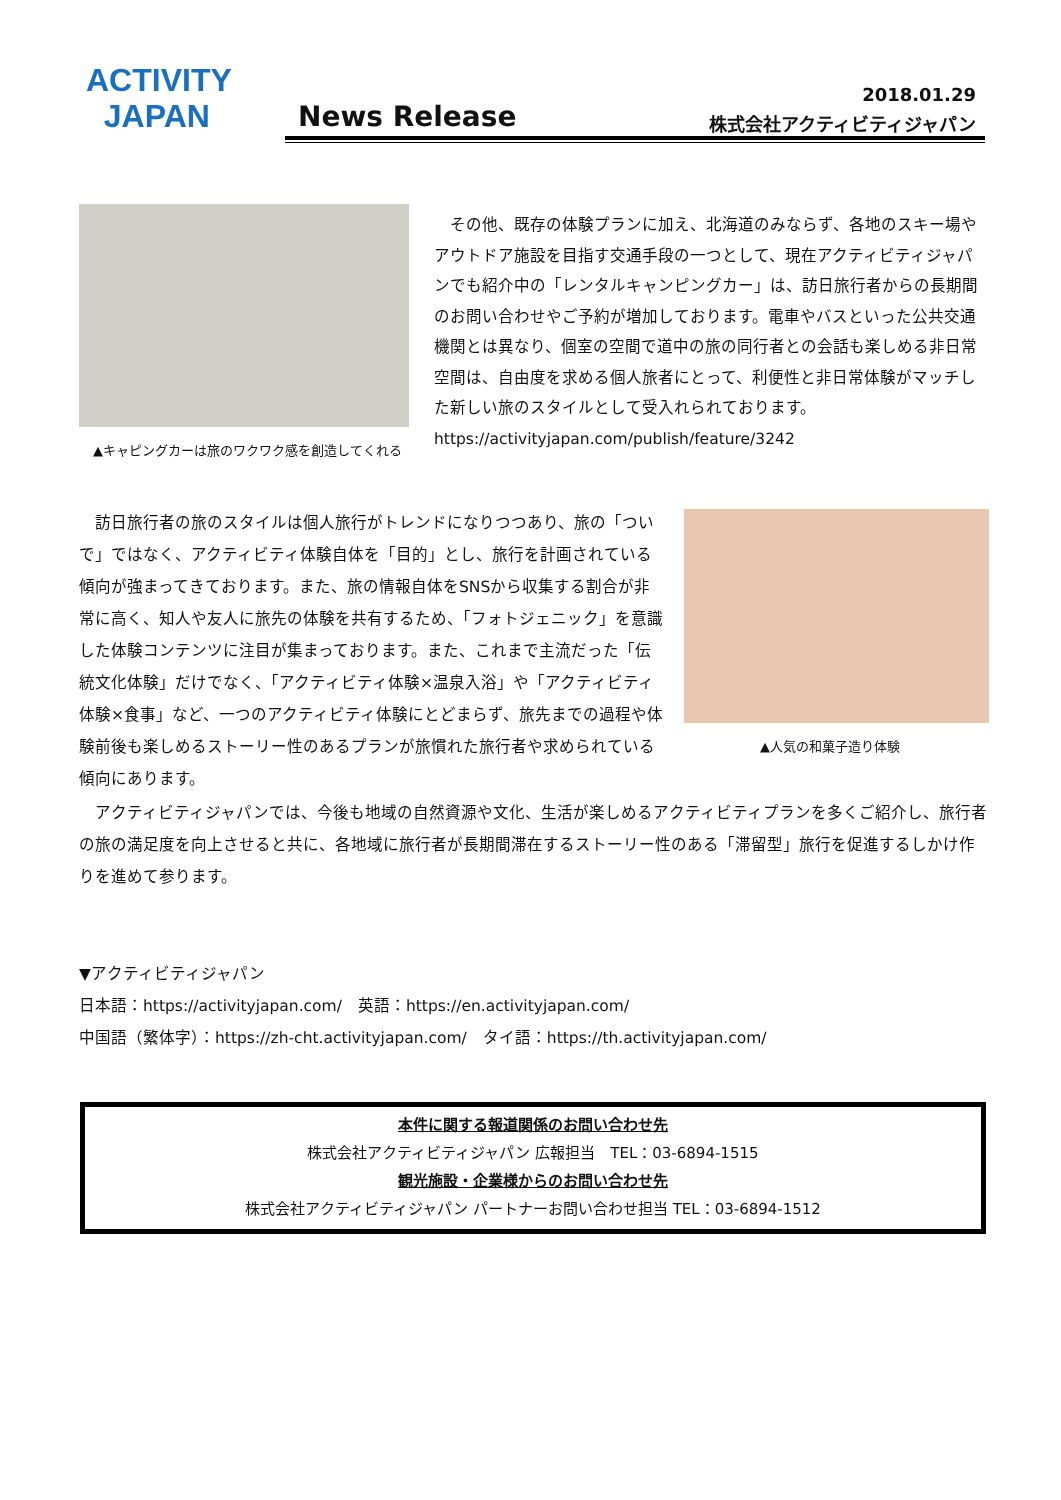ACTIVITY
JAPAN
News Release
2018.01.29
株式会社アクティビティジャパン
▲キャピングカーは旅のワクワク感を創造してくれる
　その他、既存の体験プランに加え、北海道のみならず、各地のスキー場やアウトドア施設を目指す交通手段の一つとして、現在アクティビティジャパンでも紹介中の「レンタルキャンピングカー」は、訪日旅行者からの長期間のお問い合わせやご予約が増加しております。電車やバスといった公共交通機関とは異なり、個室の空間で道中の旅の同行者との会話も楽しめる非日常空間は、自由度を求める個人旅者にとって、利便性と非日常体験がマッチした新しい旅のスタイルとして受入れられております。
https://activityjapan.com/publish/feature/3242
　訪日旅行者の旅のスタイルは個人旅行がトレンドになりつつあり、旅の「ついで」ではなく、アクティビティ体験自体を「目的」とし、旅行を計画されている傾向が強まってきております。また、旅の情報自体をSNSから収集する割合が非常に高く、知人や友人に旅先の体験を共有するため、「フォトジェニック」を意識した体験コンテンツに注目が集まっております。また、これまで主流だった「伝統文化体験」だけでなく、「アクティビティ体験×温泉入浴」や「アクティビティ体験×食事」など、一つのアクティビティ体験にとどまらず、旅先までの過程や体験前後も楽しめるストーリー性のあるプランが旅慣れた旅行者や求められている傾向にあります。
▲人気の和菓子造り体験
　アクティビティジャパンでは、今後も地域の自然資源や文化、生活が楽しめるアクティビティプランを多くご紹介し、旅行者の旅の満足度を向上させると共に、各地域に旅行者が長期間滞在するストーリー性のある「滞留型」旅行を促進するしかけ作りを進めて参ります。
▼アクティビティジャパン
日本語：https://activityjapan.com/　英語：https://en.activityjapan.com/
中国語（繁体字）：https://zh-cht.activityjapan.com/　タイ語：https://th.activityjapan.com/
本件に関する報道関係のお問い合わせ先
株式会社アクティビティジャパン 広報担当　TEL：03-6894-1515
観光施設・企業様からのお問い合わせ先
株式会社アクティビティジャパン パートナーお問い合わせ担当 TEL：03-6894-1512